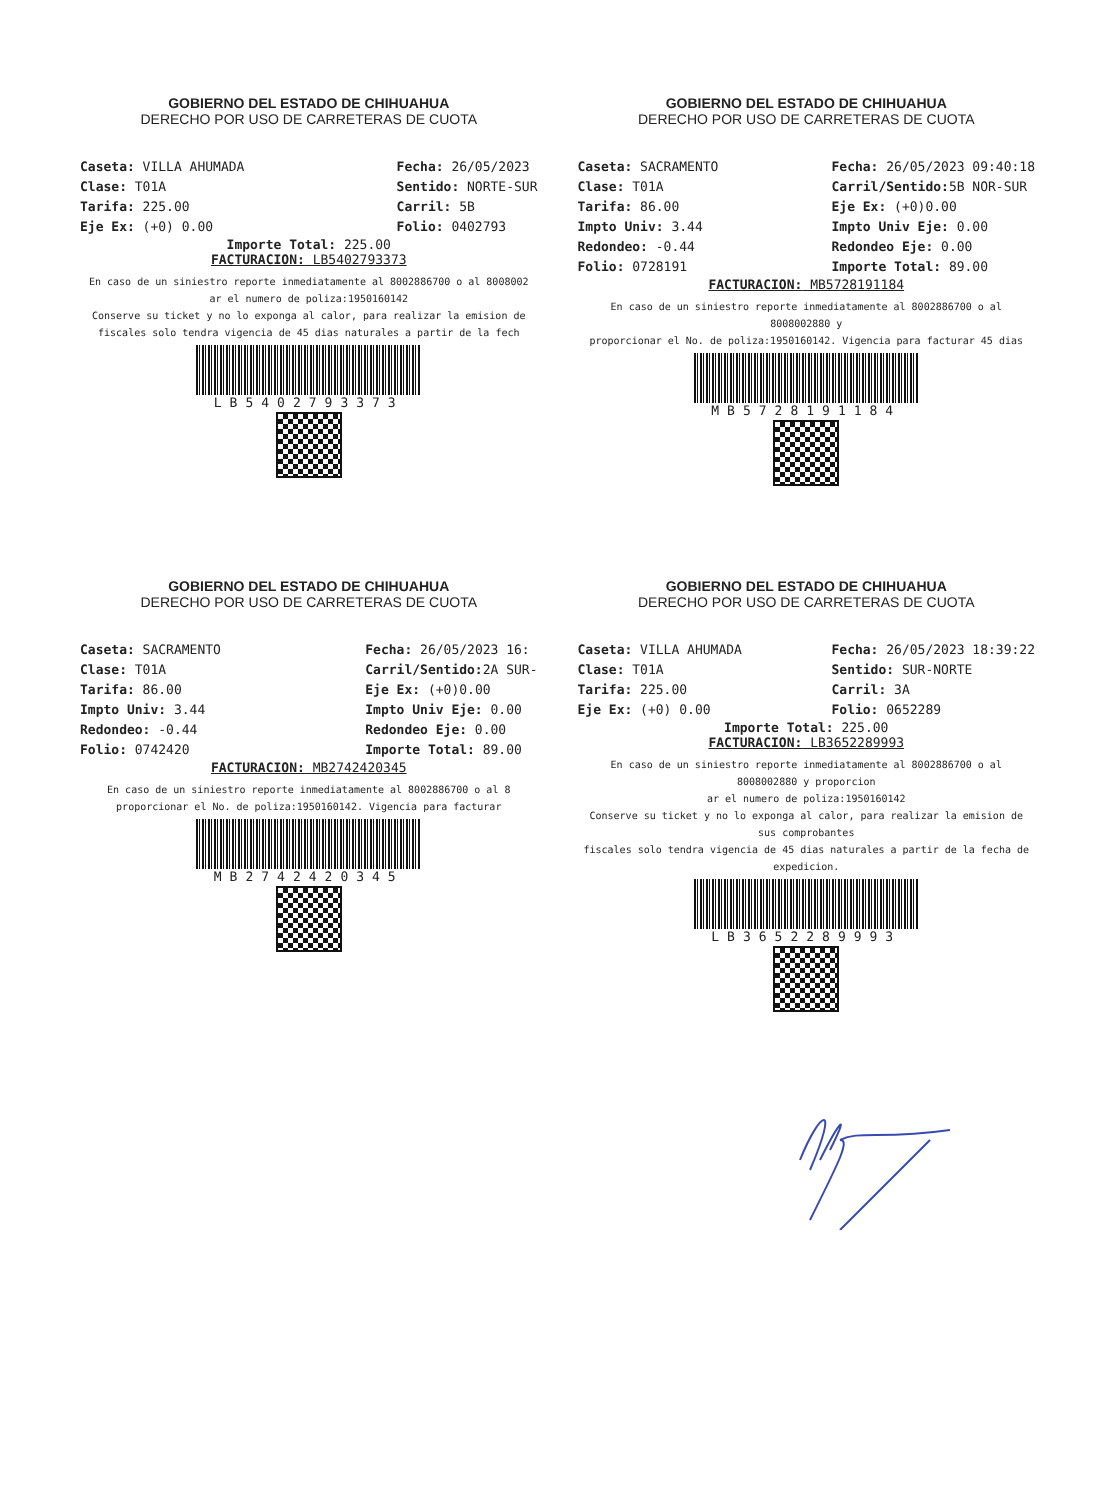GOBIERNO DEL ESTADO DE CHIHUAHUA
DERECHO POR USO DE CARRETERAS DE CUOTA
Caseta: VILLA AHUMADA
Clase: T01A
Tarifa: 225.00
Eje Ex: (+0) 0.00
Fecha: 26/05/2023
Sentido: NORTE-SUR
Carril: 5B
Folio: 0402793
Importe Total: 225.00
FACTURACION: LB5402793373
En caso de un siniestro reporte inmediatamente al 8002886700 o al 8008002
ar el numero de poliza:1950160142
Conserve su ticket y no lo exponga al calor, para realizar la emision de
fiscales solo tendra vigencia de 45 dias naturales a partir de la fech
LB5402793373
GOBIERNO DEL ESTADO DE CHIHUAHUA
DERECHO POR USO DE CARRETERAS DE CUOTA
Caseta: SACRAMENTO
Clase: T01A
Tarifa: 86.00
Impto Univ: 3.44
Redondeo: -0.44
Folio: 0728191
Fecha: 26/05/2023 09:40:18
Carril/Sentido: 5B NOR-SUR
Eje Ex: (+0)0.00
Impto Univ Eje: 0.00
Redondeo Eje: 0.00
Importe Total: 89.00
FACTURACION: MB5728191184
En caso de un siniestro reporte inmediatamente al 8002886700 o al 8008002880 y
proporcionar el No. de poliza:1950160142. Vigencia para facturar 45 dias
MB5728191184
GOBIERNO DEL ESTADO DE CHIHUAHUA
DERECHO POR USO DE CARRETERAS DE CUOTA
Caseta: SACRAMENTO
Clase: T01A
Tarifa: 86.00
Impto Univ: 3.44
Redondeo: -0.44
Folio: 0742420
Fecha: 26/05/2023 16:
Carril/Sentido: 2A SUR-
Eje Ex: (+0)0.00
Impto Univ Eje: 0.00
Redondeo Eje: 0.00
Importe Total: 89.00
FACTURACION: MB2742420345
En caso de un siniestro reporte inmediatamente al 8002886700 o al 8
proporcionar el No. de poliza:1950160142. Vigencia para facturar
MB2742420345
GOBIERNO DEL ESTADO DE CHIHUAHUA
DERECHO POR USO DE CARRETERAS DE CUOTA
Caseta: VILLA AHUMADA
Clase: T01A
Tarifa: 225.00
Eje Ex: (+0) 0.00
Fecha: 26/05/2023 18:39:22
Sentido: SUR-NORTE
Carril: 3A
Folio: 0652289
Importe Total: 225.00
FACTURACION: LB3652289993
En caso de un siniestro reporte inmediatamente al 8002886700 o al 8008002880 y proporcion
ar el numero de poliza:1950160142
Conserve su ticket y no lo exponga al calor, para realizar la emision de sus comprobantes
fiscales solo tendra vigencia de 45 dias naturales a partir de la fecha de expedicion.
LB3652289993